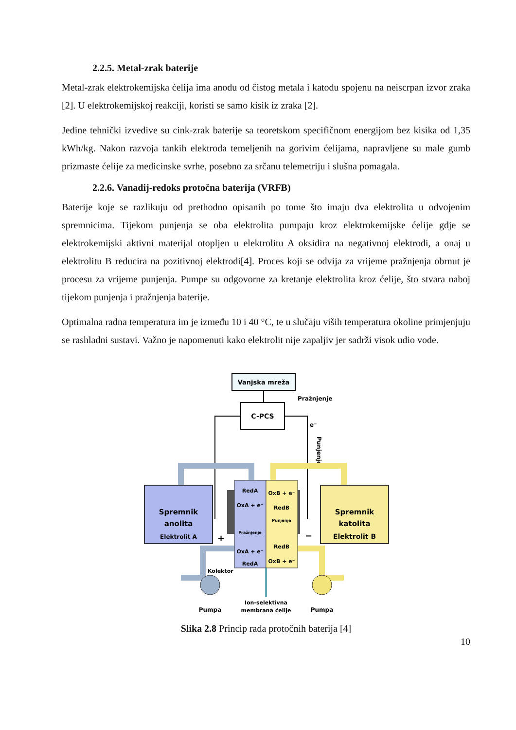2.2.5. Metal-zrak baterije
Metal-zrak elektrokemijska ćelija ima anodu od čistog metala i katodu spojenu na neiscrpan izvor zraka [2]. U elektrokemijskoj reakciji, koristi se samo kisik iz zraka [2].
Jedine tehnički izvedive su cink-zrak baterije sa teoretskom specifičnom energijom bez kisika od 1,35 kWh/kg. Nakon razvoja tankih elektroda temeljenih na gorivim ćelijama, napravljene su male gumb prizmaste ćelije za medicinske svrhe, posebno za srčanu telemetriju i slušna pomagala.
2.2.6. Vanadij-redoks protočna baterija (VRFB)
Baterije koje se razlikuju od prethodno opisanih po tome što imaju dva elektrolita u odvojenim spremnicima. Tijekom punjenja se oba elektrolita pumpaju kroz elektrokemijske ćelije gdje se elektrokemijski aktivni materijal otopljen u elektrolitu A oksidira na negativnoj elektrodi, a onaj u elektrolitu B reducira na pozitivnoj elektrodi[4]. Proces koji se odvija za vrijeme pražnjenja obrnut je procesu za vrijeme punjenja. Pumpe su odgovorne za kretanje elektrolita kroz ćelije, što stvara naboj tijekom punjenja i pražnjenja baterije.
Optimalna radna temperatura im je između 10 i 40 °C, te u slučaju viših temperatura okoline primjenjuju se rashladni sustavi. Važno je napomenuti kako elektrolit nije zapaljiv jer sadrži visok udio vode.
Vanjska mreža
C-PCS
Pražnjenje
e⁻
Punjenje
Spremnik
anolita
Elektrolit A
Spremnik
katolita
Elektrolit B
RedA
OxA + e⁻
OxB + e⁻
RedB
Punjenje
Pražnjenje
RedB
OxA + e⁻
RedA
OxB + e⁻
+
−
Kolektor
Pumpa
Pumpa
Ion-selektivna
membrana ćelije
Slika 2.8 Princip rada protočnih baterija [4]
10